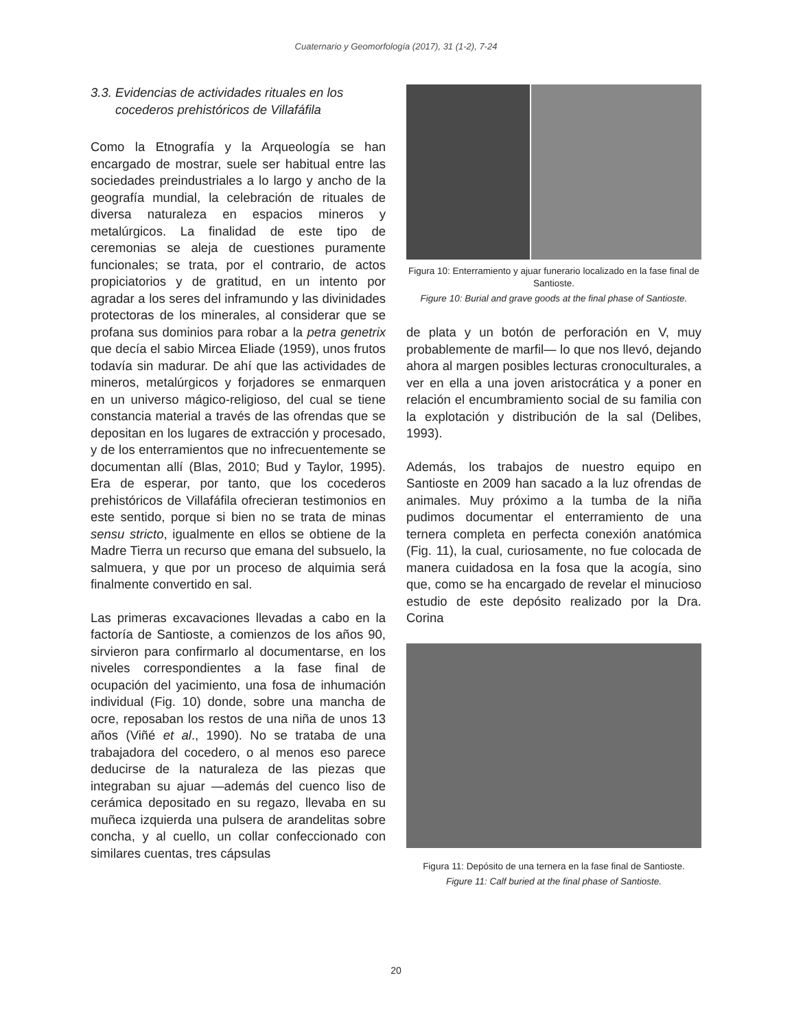Cuaternario y Geomorfología (2017), 31 (1-2), 7-24
3.3. Evidencias de actividades rituales en los
cocederos prehistóricos de Villafáfila
Como la Etnografía y la Arqueología se han encargado de mostrar, suele ser habitual entre las sociedades preindustriales a lo largo y ancho de la geografía mundial, la celebración de rituales de diversa naturaleza en espacios mineros y metalúrgicos. La finalidad de este tipo de ceremonias se aleja de cuestiones puramente funcionales; se trata, por el contrario, de actos propiciatorios y de gratitud, en un intento por agradar a los seres del inframundo y las divinidades protectoras de los minerales, al considerar que se profana sus dominios para robar a la petra genetrix que decía el sabio Mircea Eliade (1959), unos frutos todavía sin madurar. De ahí que las actividades de mineros, metalúrgicos y forjadores se enmarquen en un universo mágico-religioso, del cual se tiene constancia material a través de las ofrendas que se depositan en los lugares de extracción y procesado, y de los enterramientos que no infrecuentemente se documentan allí (Blas, 2010; Bud y Taylor, 1995). Era de esperar, por tanto, que los cocederos prehistóricos de Villafáfila ofrecieran testimonios en este sentido, porque si bien no se trata de minas sensu stricto, igualmente en ellos se obtiene de la Madre Tierra un recurso que emana del subsuelo, la salmuera, y que por un proceso de alquimia será finalmente convertido en sal.
Las primeras excavaciones llevadas a cabo en la factoría de Santioste, a comienzos de los años 90, sirvieron para confirmarlo al documentarse, en los niveles correspondientes a la fase final de ocupación del yacimiento, una fosa de inhumación individual (Fig. 10) donde, sobre una mancha de ocre, reposaban los restos de una niña de unos 13 años (Viñé et al., 1990). No se trataba de una trabajadora del cocedero, o al menos eso parece deducirse de la naturaleza de las piezas que integraban su ajuar —además del cuenco liso de cerámica depositado en su regazo, llevaba en su muñeca izquierda una pulsera de arandelitas sobre concha, y al cuello, un collar confeccionado con similares cuentas, tres cápsulas
Figura 10: Enterramiento y ajuar funerario localizado en la fase final de Santioste.
Figure 10: Burial and grave goods at the final phase of Santioste.
de plata y un botón de perforación en V, muy probablemente de marfil— lo que nos llevó, dejando ahora al margen posibles lecturas cronoculturales, a ver en ella a una joven aristocrática y a poner en relación el encumbramiento social de su familia con la explotación y distribución de la sal (Delibes, 1993).
Además, los trabajos de nuestro equipo en Santioste en 2009 han sacado a la luz ofrendas de animales. Muy próximo a la tumba de la niña pudimos documentar el enterramiento de una ternera completa en perfecta conexión anatómica (Fig. 11), la cual, curiosamente, no fue colocada de manera cuidadosa en la fosa que la acogía, sino que, como se ha encargado de revelar el minucioso estudio de este depósito realizado por la Dra. Corina
Figura 11: Depósito de una ternera en la fase final de Santioste.
Figure 11: Calf buried at the final phase of Santioste.
20